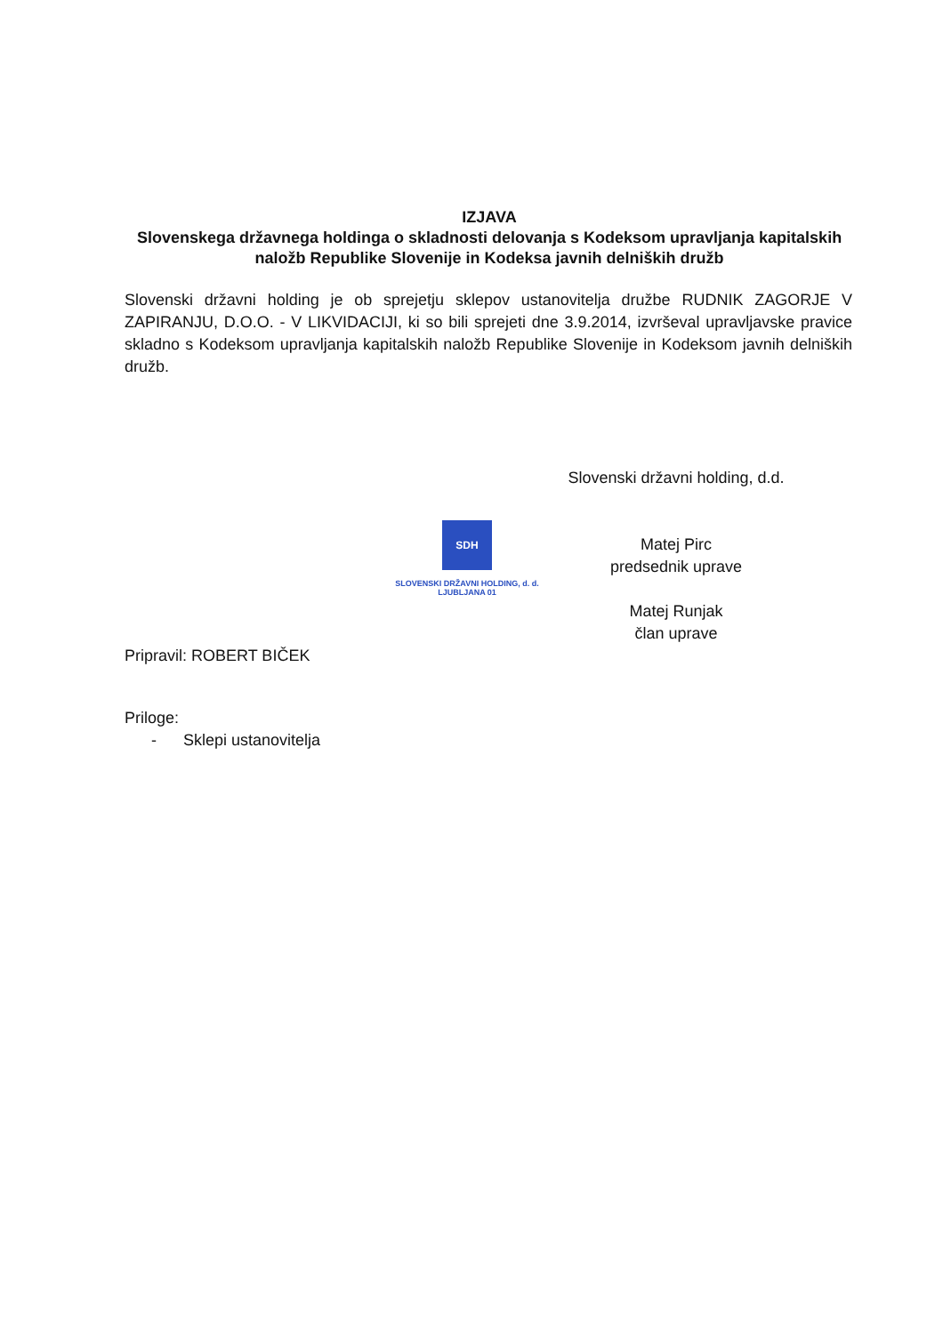IZJAVA
Slovenskega državnega holdinga o skladnosti delovanja s Kodeksom upravljanja kapitalskih naložb Republike Slovenije in Kodeksa javnih delniških družb
Slovenski državni holding je ob sprejetju sklepov ustanovitelja družbe RUDNIK ZAGORJE V ZAPIRANJU, D.O.O. - V LIKVIDACIJI, ki so bili sprejeti dne 3.9.2014, izvrševal upravljavske pravice skladno s Kodeksom upravljanja kapitalskih naložb Republike Slovenije in Kodeksom javnih delniških družb.
Slovenski državni holding, d.d.
Matej Pirc
predsednik uprave
Matej Runjak
član uprave
SDH
SLOVENSKI DRŽAVNI HOLDING, d. d.
LJUBLJANA 01
Pripravil: ROBERT BIČEK
Priloge:
- Sklepi ustanovitelja